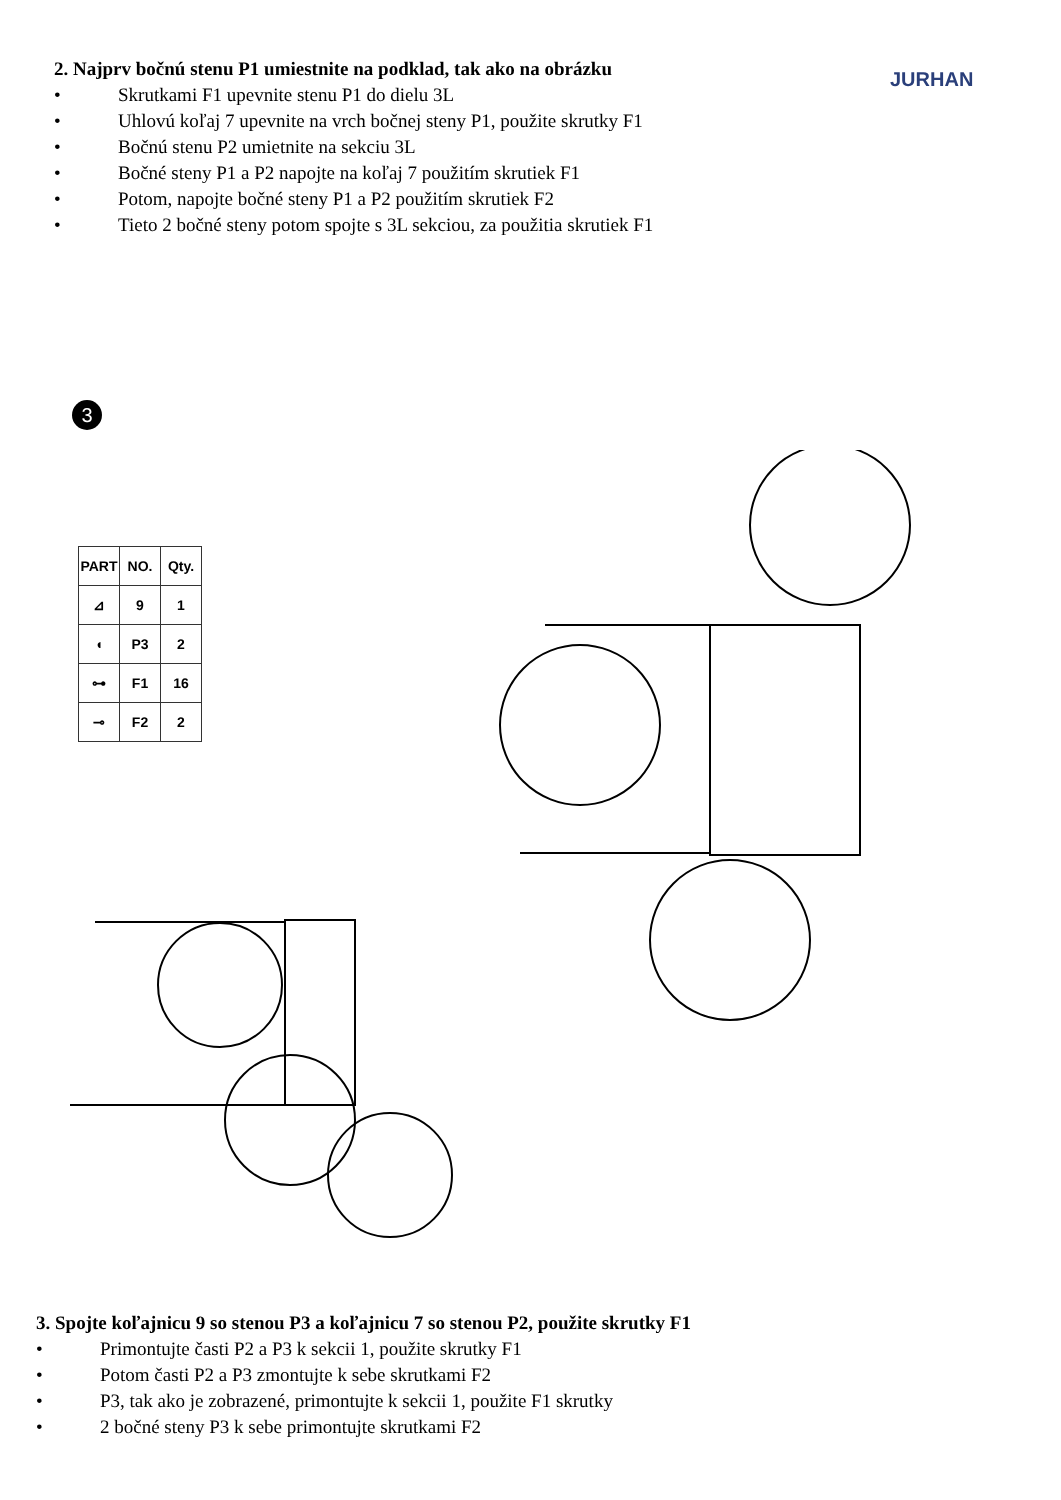2. Najprv bočnú stenu P1 umiestnite na podklad, tak ako na obrázku
• Skrutkami F1 upevnite stenu P1 do dielu 3L
• Uhlovú koľaj 7 upevnite na vrch bočnej steny P1, použite skrutky F1
• Bočnú stenu P2 umietnite na sekciu 3L
• Bočné steny P1 a P2 napojte na koľaj 7 použitím skrutiek F1
• Potom, napojte bočné steny P1 a P2 použitím skrutiek F2
• Tieto 2 bočné steny potom spojte s 3L sekciou, za použitia skrutiek F1
JURHAN
3
| PART | NO. | Qty. |
| --- | --- | --- |
| ⊿ | 9 | 1 |
| ◖ | P3 | 2 |
| ⊶ | F1 | 16 |
| ⊸ | F2 | 2 |
3. Spojte koľajnicu 9 so stenou P3 a koľajnicu 7 so stenou P2, použite skrutky F1
• Primontujte časti P2 a P3 k sekcii 1, použite skrutky F1
• Potom časti P2 a P3 zmontujte k sebe skrutkami F2
• P3, tak ako je zobrazené, primontujte k sekcii 1, použite F1 skrutky
• 2 bočné steny P3 k sebe primontujte skrutkami F2